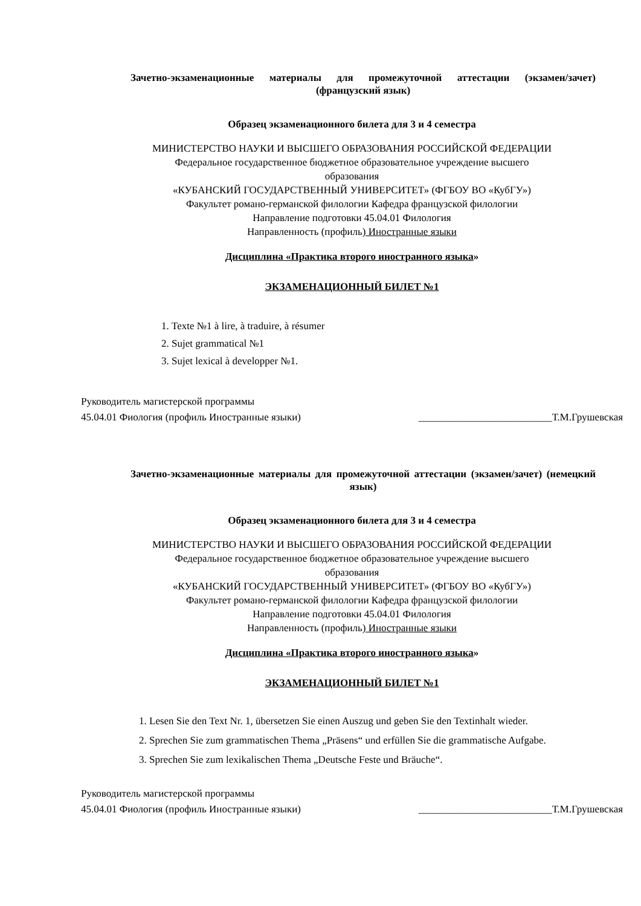Зачетно-экзаменационные материалы для промежуточной аттестации (экзамен/зачет) (французский язык)
Образец экзаменационного билета для 3 и 4 семестра
МИНИСТЕРСТВО НАУКИ И ВЫСШЕГО ОБРАЗОВАНИЯ РОССИЙСКОЙ ФЕДЕРАЦИИ
Федеральное государственное бюджетное образовательное учреждение высшего
образования
«КУБАНСКИЙ ГОСУДАРСТВЕННЫЙ УНИВЕРСИТЕТ» (ФГБОУ ВО «КубГУ»)
Факультет романо-германской филологии Кафедра французской филологии
Направление подготовки 45.04.01 Филология
Направленность (профиль) Иностранные языки
Дисциплина «Практика второго иностранного языка»
ЭКЗАМЕНАЦИОННЫЙ БИЛЕТ №1
1. Texte №1 à lire, à traduire, à résumer
2. Sujet grammatical №1
3. Sujet lexical à developper №1.
Руководитель магистерской программы
45.04.01 Фиология (профиль Иностранные языки) __________________________Т.М.Грушевская
Зачетно-экзаменационные материалы для промежуточной аттестации (экзамен/зачет) (немецкий язык)
Образец экзаменационного билета для 3 и 4 семестра
МИНИСТЕРСТВО НАУКИ И ВЫСШЕГО ОБРАЗОВАНИЯ РОССИЙСКОЙ ФЕДЕРАЦИИ
Федеральное государственное бюджетное образовательное учреждение высшего
образования
«КУБАНСКИЙ ГОСУДАРСТВЕННЫЙ УНИВЕРСИТЕТ» (ФГБОУ ВО «КубГУ»)
Факультет романо-германской филологии Кафедра французской филологии
Направление подготовки 45.04.01 Филология
Направленность (профиль) Иностранные языки
Дисциплина «Практика второго иностранного языка»
ЭКЗАМЕНАЦИОННЫЙ БИЛЕТ №1
1. Lesen Sie den Text Nr. 1, übersetzen Sie einen Auszug und geben Sie den Textinhalt wieder.
2. Sprechen Sie zum grammatischen Thema „Präsens“ und erfüllen Sie die grammatische Aufgabe.
3. Sprechen Sie zum lexikalischen Thema „Deutsche Feste und Bräuche“.
Руководитель магистерской программы
45.04.01 Фиология (профиль Иностранные языки) __________________________Т.М.Грушевская